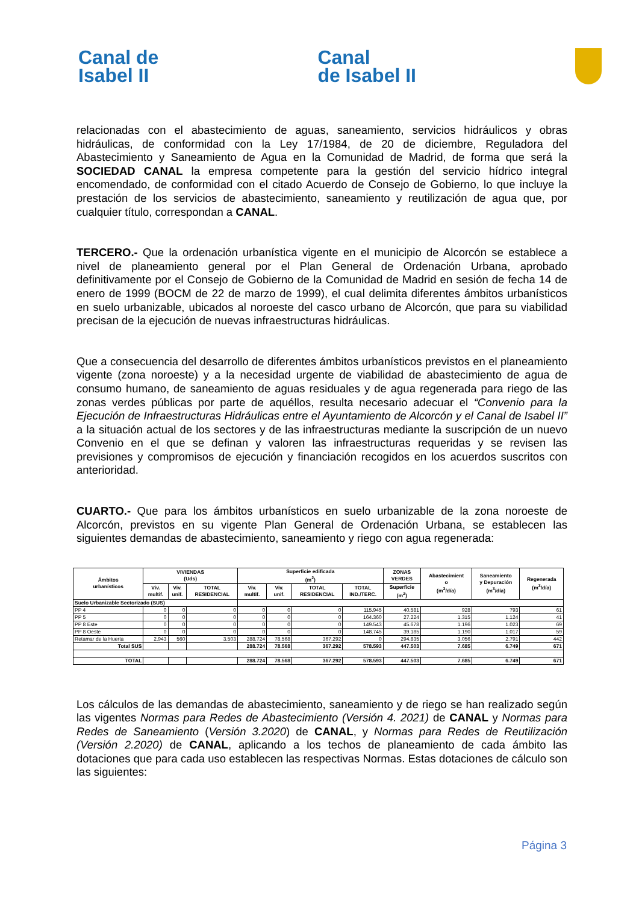Canal de
Isabel II
Canal
de Isabel II
relacionadas con el abastecimiento de aguas, saneamiento, servicios hidráulicos y obras hidráulicas, de conformidad con la Ley 17/1984, de 20 de diciembre, Reguladora del Abastecimiento y Saneamiento de Agua en la Comunidad de Madrid, de forma que será la SOCIEDAD CANAL la empresa competente para la gestión del servicio hídrico integral encomendado, de conformidad con el citado Acuerdo de Consejo de Gobierno, lo que incluye la prestación de los servicios de abastecimiento, saneamiento y reutilización de agua que, por cualquier título, correspondan a CANAL.
TERCERO.- Que la ordenación urbanística vigente en el municipio de Alcorcón se establece a nivel de planeamiento general por el Plan General de Ordenación Urbana, aprobado definitivamente por el Consejo de Gobierno de la Comunidad de Madrid en sesión de fecha 14 de enero de 1999 (BOCM de 22 de marzo de 1999), el cual delimita diferentes ámbitos urbanísticos en suelo urbanizable, ubicados al noroeste del casco urbano de Alcorcón, que para su viabilidad precisan de la ejecución de nuevas infraestructuras hidráulicas.
Que a consecuencia del desarrollo de diferentes ámbitos urbanísticos previstos en el planeamiento vigente (zona noroeste) y a la necesidad urgente de viabilidad de abastecimiento de agua de consumo humano, de saneamiento de aguas residuales y de agua regenerada para riego de las zonas verdes públicas por parte de aquéllos, resulta necesario adecuar el “Convenio para la Ejecución de Infraestructuras Hidráulicas entre el Ayuntamiento de Alcorcón y el Canal de Isabel II” a la situación actual de los sectores y de las infraestructuras mediante la suscripción de un nuevo Convenio en el que se definan y valoren las infraestructuras requeridas y se revisen las previsiones y compromisos de ejecución y financiación recogidos en los acuerdos suscritos con anterioridad.
CUARTO.- Que para los ámbitos urbanísticos en suelo urbanizable de la zona noroeste de Alcorcón, previstos en su vigente Plan General de Ordenación Urbana, se establecen las siguientes demandas de abastecimiento, saneamiento y riego con agua regenerada:
| Ámbitos urbanísticos | VIVIENDAS (Uds) | | | Superficie edificada (m<sup>2</sup>) | | | | ZONAS VERDES | Abastecimient o (m<sup>3</sup>/día) | Saneamiento y Depuración (m<sup>3</sup>/día) | Regenerada (m<sup>3</sup>/día) |
| --- | --- | --- | --- | --- | --- | --- | --- | --- | --- | --- | --- |
| | Viv. multif. | Viv. unif. | TOTAL RESIDENCIAL | Viv. multif. | Viv. unif. | TOTAL RESIDENCIAL | TOTAL IND./TERC. | Superficie (m<sup>2</sup>) | | | |
| Suelo Urbanizable Sectorizado (SUS) | | | | | | | | | | | |
| PP 4 | 0 | 0 | 0 | 0 | 0 | 0 | 115.945 | 40.581 | 928 | 793 | 61 |
| PP 5 | 0 | 0 | 0 | 0 | 0 | 0 | 164.360 | 27.224 | 1.315 | 1.124 | 41 |
| PP 8 Este | 0 | 0 | 0 | 0 | 0 | 0 | 149.543 | 45.678 | 1.196 | 1.023 | 69 |
| PP 8 Oeste | 0 | 0 | 0 | 0 | 0 | 0 | 148.745 | 39.185 | 1.190 | 1.017 | 59 |
| Retamar de la Huerta | 2.943 | 560 | 3.503 | 288.724 | 78.568 | 367.292 | 0 | 294.835 | 3.056 | 2.791 | 442 |
| Total SUS | | | | 288.724 | 78.568 | 367.292 | 578.593 | 447.503 | 7.685 | 6.749 | 671 |
| TOTAL | | | | 288.724 | 78.568 | 367.292 | 578.593 | 447.503 | 7.685 | 6.749 | 671 |
Los cálculos de las demandas de abastecimiento, saneamiento y de riego se han realizado según las vigentes Normas para Redes de Abastecimiento (Versión 4. 2021) de CANAL y Normas para Redes de Saneamiento (Versión 3.2020) de CANAL, y Normas para Redes de Reutilización (Versión 2.2020) de CANAL, aplicando a los techos de planeamiento de cada ámbito las dotaciones que para cada uso establecen las respectivas Normas. Estas dotaciones de cálculo son las siguientes:
Página 3